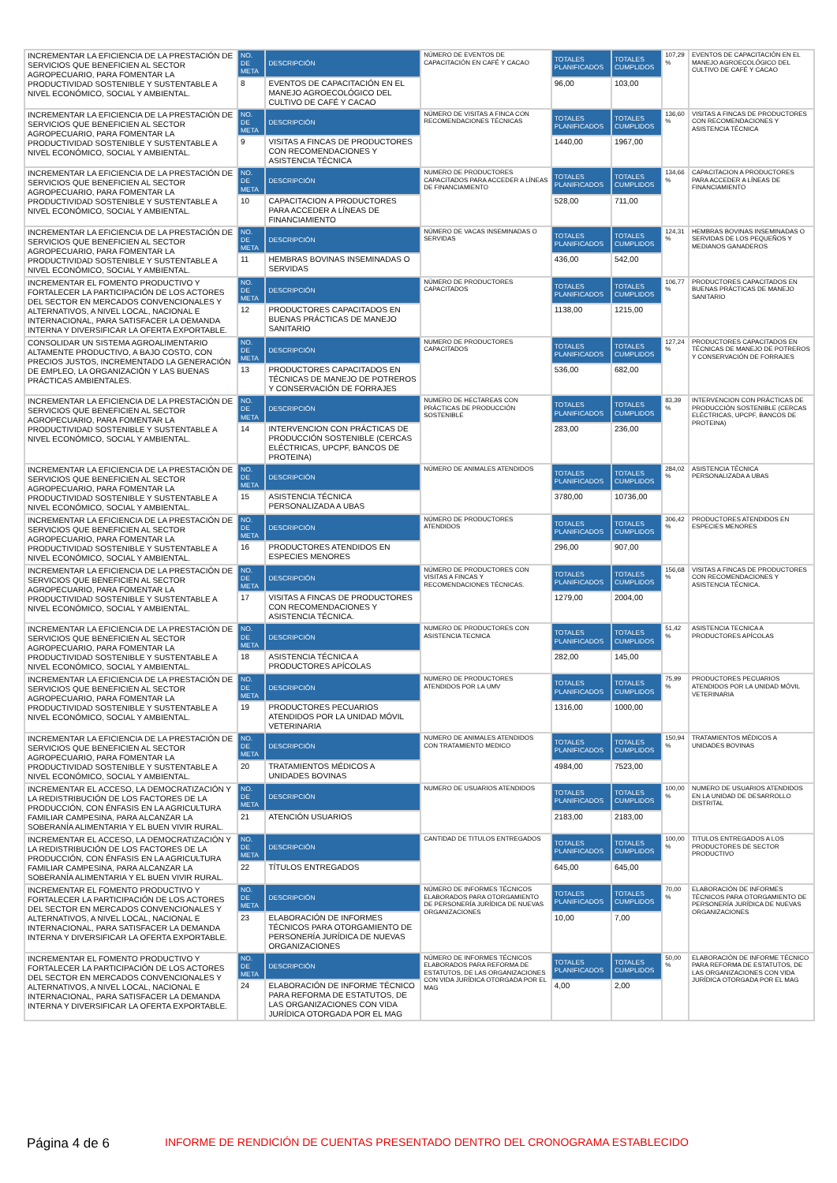| INCREMENTAR LA EFICIENCIA DE LA PRESTACIÓN DE SERVICIOS QUE BENEFICIEN AL SECTOR AGROPECUARIO, PARA FOMENTAR LA PRODUCTIVIDAD SOSTENIBLE Y SUSTENTABLE A NIVEL ECONÓMICO, SOCIAL Y AMBIENTAL. | NO. DE META | DESCRIPCIÓN | NÚMERO DE EVENTOS DE CAPACITACIÓN EN CAFÉ Y CACAO | TOTALES PLANIFICADOS | TOTALES CUMPLIDOS | 107,29 % | EVENTOS DE CAPACITACIÓN EN EL MANEJO AGROECOLÓGICO DEL CULTIVO DE CAFÉ Y CACAO |
| | 8 | EVENTOS DE CAPACITACIÓN EN EL MANEJO AGROECOLÓGICO DEL CULTIVO DE CAFÉ Y CACAO | | 96,00 | 103,00 | | |
| INCREMENTAR LA EFICIENCIA DE LA PRESTACIÓN DE SERVICIOS QUE BENEFICIEN AL SECTOR AGROPECUARIO, PARA FOMENTAR LA PRODUCTIVIDAD SOSTENIBLE Y SUSTENTABLE A NIVEL ECONÓMICO, SOCIAL Y AMBIENTAL. | NO. DE META | DESCRIPCIÓN | NÚMERO DE VISITAS A FINCA CON RECOMENDACIONES TÉCNICAS | TOTALES PLANIFICADOS | TOTALES CUMPLIDOS | 136,60 % | VISITAS A FINCAS DE PRODUCTORES CON RECOMENDACIONES Y ASISTENCIA TÉCNICA |
| | 9 | VISITAS A FINCAS DE PRODUCTORES CON RECOMENDACIONES Y ASISTENCIA TÉCNICA | | 1440,00 | 1967,00 | | |
| INCREMENTAR LA EFICIENCIA DE LA PRESTACIÓN DE SERVICIOS QUE BENEFICIEN AL SECTOR AGROPECUARIO, PARA FOMENTAR LA PRODUCTIVIDAD SOSTENIBLE Y SUSTENTABLE A NIVEL ECONÓMICO, SOCIAL Y AMBIENTAL. | NO. DE META | DESCRIPCIÓN | NUMERO DE PRODUCTORES CAPACITADOS PARA ACCEDER A LÍNEAS DE FINANCIAMIENTO | TOTALES PLANIFICADOS | TOTALES CUMPLIDOS | 134,66 % | CAPACITACION A PRODUCTORES PARA ACCEDER A LÍNEAS DE FINANCIAMIENTO |
| | 10 | CAPACITACION A PRODUCTORES PARA ACCEDER A LÍNEAS DE FINANCIAMIENTO | | 528,00 | 711,00 | | |
| INCREMENTAR LA EFICIENCIA DE LA PRESTACIÓN DE SERVICIOS QUE BENEFICIEN AL SECTOR AGROPECUARIO, PARA FOMENTAR LA PRODUCTIVIDAD SOSTENIBLE Y SUSTENTABLE A NIVEL ECONÓMICO, SOCIAL Y AMBIENTAL. | NO. DE META | DESCRIPCIÓN | NÚMERO DE VACAS INSEMINADAS O SERVIDAS | TOTALES PLANIFICADOS | TOTALES CUMPLIDOS | 124,31 % | HEMBRAS BOVINAS INSEMINADAS O SERVIDAS DE LOS PEQUEÑOS Y MEDIANOS GANADEROS |
| | 11 | HEMBRAS BOVINAS INSEMINADAS O SERVIDAS | | 436,00 | 542,00 | | |
| INCREMENTAR EL FOMENTO PRODUCTIVO Y FORTALECER LA PARTICIPACIÓN DE LOS ACTORES DEL SECTOR EN MERCADOS CONVENCIONALES Y ALTERNATIVOS, A NIVEL LOCAL, NACIONAL E INTERNACIONAL, PARA SATISFACER LA DEMANDA INTERNA Y DIVERSIFICAR LA OFERTA EXPORTABLE. | NO. DE META | DESCRIPCIÓN | NÚMERO DE PRODUCTORES CAPACITADOS | TOTALES PLANIFICADOS | TOTALES CUMPLIDOS | 106,77 % | PRODUCTORES CAPACITADOS EN BUENAS PRÁCTICAS DE MANEJO SANITARIO |
| | 12 | PRODUCTORES CAPACITADOS EN BUENAS PRÁCTICAS DE MANEJO SANITARIO | | 1138,00 | 1215,00 | | |
| CONSOLIDAR UN SISTEMA AGROALIMENTARIO ALTAMENTE PRODUCTIVO, A BAJO COSTO, CON PRECIOS JUSTOS, INCREMENTADO LA GENERACIÓN DE EMPLEO, LA ORGANIZACIÓN Y LAS BUENAS PRÁCTICAS AMBIENTALES. | NO. DE META | DESCRIPCIÓN | NUMERO DE PRODUCTORES CAPACITADOS | TOTALES PLANIFICADOS | TOTALES CUMPLIDOS | 127,24 % | PRODUCTORES CAPACITADOS EN TÉCNICAS DE MANEJO DE POTREROS Y CONSERVACIÓN DE FORRAJES |
| | 13 | PRODUCTORES CAPACITADOS EN TÉCNICAS DE MANEJO DE POTREROS Y CONSERVACIÓN DE FORRAJES | | 536,00 | 682,00 | | |
| INCREMENTAR LA EFICIENCIA DE LA PRESTACIÓN DE SERVICIOS QUE BENEFICIEN AL SECTOR AGROPECUARIO, PARA FOMENTAR LA PRODUCTIVIDAD SOSTENIBLE Y SUSTENTABLE A NIVEL ECONÓMICO, SOCIAL Y AMBIENTAL. | NO. DE META | DESCRIPCIÓN | NUMERO DE HECTAREAS CON PRÁCTICAS DE PRODUCCIÓN SOSTENIBLE | TOTALES PLANIFICADOS | TOTALES CUMPLIDOS | 83,39 % | INTERVENCION CON PRÁCTICAS DE PRODUCCIÓN SOSTENIBLE (CERCAS ELÉCTRICAS, UPCPF, BANCOS DE PROTEINA) |
| | 14 | INTERVENCION CON PRÁCTICAS DE PRODUCCIÓN SOSTENIBLE (CERCAS ELÉCTRICAS, UPCPF, BANCOS DE PROTEINA) | | 283,00 | 236,00 | | |
| INCREMENTAR LA EFICIENCIA DE LA PRESTACIÓN DE SERVICIOS QUE BENEFICIEN AL SECTOR AGROPECUARIO, PARA FOMENTAR LA PRODUCTIVIDAD SOSTENIBLE Y SUSTENTABLE A NIVEL ECONÓMICO, SOCIAL Y AMBIENTAL. | NO. DE META | DESCRIPCIÓN | NÚMERO DE ANIMALES ATENDIDOS | TOTALES PLANIFICADOS | TOTALES CUMPLIDOS | 284,02 % | ASISTENCIA TÉCNICA PERSONALIZADA A UBAS |
| | 15 | ASISTENCIA TÉCNICA PERSONALIZADA A UBAS | | 3780,00 | 10736,00 | | |
| INCREMENTAR LA EFICIENCIA DE LA PRESTACIÓN DE SERVICIOS QUE BENEFICIEN AL SECTOR AGROPECUARIO, PARA FOMENTAR LA PRODUCTIVIDAD SOSTENIBLE Y SUSTENTABLE A NIVEL ECONÓMICO, SOCIAL Y AMBIENTAL. | NO. DE META | DESCRIPCIÓN | NÚMERO DE PRODUCTORES ATENDIDOS | TOTALES PLANIFICADOS | TOTALES CUMPLIDOS | 306,42 % | PRODUCTORES ATENDIDOS EN ESPECIES MENORES |
| | 16 | PRODUCTORES ATENDIDOS EN ESPECIES MENORES | | 296,00 | 907,00 | | |
| INCREMENTAR LA EFICIENCIA DE LA PRESTACIÓN DE SERVICIOS QUE BENEFICIEN AL SECTOR AGROPECUARIO, PARA FOMENTAR LA PRODUCTIVIDAD SOSTENIBLE Y SUSTENTABLE A NIVEL ECONÓMICO, SOCIAL Y AMBIENTAL. | NO. DE META | DESCRIPCIÓN | NÚMERO DE PRODUCTORES CON VISITAS A FINCAS Y RECOMENDACIONES TÉCNICAS. | TOTALES PLANIFICADOS | TOTALES CUMPLIDOS | 156,68 % | VISITAS A FINCAS DE PRODUCTORES CON RECOMENDACIONES Y ASISTENCIA TÉCNICA. |
| | 17 | VISITAS A FINCAS DE PRODUCTORES CON RECOMENDACIONES Y ASISTENCIA TÉCNICA. | | 1279,00 | 2004,00 | | |
| INCREMENTAR LA EFICIENCIA DE LA PRESTACIÓN DE SERVICIOS QUE BENEFICIEN AL SECTOR AGROPECUARIO, PARA FOMENTAR LA PRODUCTIVIDAD SOSTENIBLE Y SUSTENTABLE A NIVEL ECONÓMICO, SOCIAL Y AMBIENTAL. | NO. DE META | DESCRIPCIÓN | NUMERO DE PRODUCTORES CON ASISTENCIA TECNICA | TOTALES PLANIFICADOS | TOTALES CUMPLIDOS | 51,42 % | ASISTENCIA TECNICA A PRODUCTORES APÍCOLAS |
| | 18 | ASISTENCIA TÉCNICA A PRODUCTORES APÍCOLAS | | 282,00 | 145,00 | | |
| INCREMENTAR LA EFICIENCIA DE LA PRESTACIÓN DE SERVICIOS QUE BENEFICIEN AL SECTOR AGROPECUARIO, PARA FOMENTAR LA PRODUCTIVIDAD SOSTENIBLE Y SUSTENTABLE A NIVEL ECONÓMICO, SOCIAL Y AMBIENTAL. | NO. DE META | DESCRIPCIÓN | NUMERO DE PRODUCTORES ATENDIDOS POR LA UMV | TOTALES PLANIFICADOS | TOTALES CUMPLIDOS | 75,99 % | PRODUCTORES PECUARIOS ATENDIDOS POR LA UNIDAD MÓVIL VETERINARIA |
| | 19 | PRODUCTORES PECUARIOS ATENDIDOS POR LA UNIDAD MÓVIL VETERINARIA | | 1316,00 | 1000,00 | | |
| INCREMENTAR LA EFICIENCIA DE LA PRESTACIÓN DE SERVICIOS QUE BENEFICIEN AL SECTOR AGROPECUARIO, PARA FOMENTAR LA PRODUCTIVIDAD SOSTENIBLE Y SUSTENTABLE A NIVEL ECONÓMICO, SOCIAL Y AMBIENTAL. | NO. DE META | DESCRIPCIÓN | NUMERO DE ANIMALES ATENDIDOS CON TRATAMIENTO MEDICO | TOTALES PLANIFICADOS | TOTALES CUMPLIDOS | 150,94 % | TRATAMIENTOS MÉDICOS A UNIDADES BOVINAS |
| | 20 | TRATAMIENTOS MÉDICOS A UNIDADES BOVINAS | | 4984,00 | 7523,00 | | |
| INCREMENTAR EL ACCESO, LA DEMOCRATIZACIÓN Y LA REDISTRIBUCIÓN DE LOS FACTORES DE LA PRODUCCIÓN, CON ÉNFASIS EN LA AGRICULTURA FAMILIAR CAMPESINA, PARA ALCANZAR LA SOBERANÍA ALIMENTARIA Y EL BUEN VIVIR RURAL. | NO. DE META | DESCRIPCIÓN | NUMERO DE USUARIOS ATENDIDOS | TOTALES PLANIFICADOS | TOTALES CUMPLIDOS | 100,00 % | NUMERO DE USUARIOS ATENDIDOS EN LA UNIDAD DE DESARROLLO DISTRITAL |
| | 21 | ATENCIÓN USUARIOS | | 2183,00 | 2183,00 | | |
| INCREMENTAR EL ACCESO, LA DEMOCRATIZACIÓN Y LA REDISTRIBUCIÓN DE LOS FACTORES DE LA PRODUCCIÓN, CON ÉNFASIS EN LA AGRICULTURA FAMILIAR CAMPESINA, PARA ALCANZAR LA SOBERANÍA ALIMENTARIA Y EL BUEN VIVIR RURAL. | NO. DE META | DESCRIPCIÓN | CANTIDAD DE TITULOS ENTREGADOS | TOTALES PLANIFICADOS | TOTALES CUMPLIDOS | 100,00 % | TITULOS ENTREGADOS A LOS PRODUCTORES DE SECTOR PRODUCTIVO |
| | 22 | TÍTULOS ENTREGADOS | | 645,00 | 645,00 | | |
| INCREMENTAR EL FOMENTO PRODUCTIVO Y FORTALECER LA PARTICIPACIÓN DE LOS ACTORES DEL SECTOR EN MERCADOS CONVENCIONALES Y ALTERNATIVOS, A NIVEL LOCAL, NACIONAL E INTERNACIONAL, PARA SATISFACER LA DEMANDA INTERNA Y DIVERSIFICAR LA OFERTA EXPORTABLE. | NO. DE META | DESCRIPCIÓN | NÚMERO DE INFORMES TÉCNICOS ELABORADOS PARA OTORGAMIENTO DE PERSONERÍA JURÍDICA DE NUEVAS ORGANIZACIONES | TOTALES PLANIFICADOS | TOTALES CUMPLIDOS | 70,00 % | ELABORACIÓN DE INFORMES TÉCNICOS PARA OTORGAMIENTO DE PERSONERÍA JURÍDICA DE NUEVAS ORGANIZACIONES |
| | 23 | ELABORACIÓN DE INFORMES TÉCNICOS PARA OTORGAMIENTO DE PERSONERÍA JURÍDICA DE NUEVAS ORGANIZACIONES | | 10,00 | 7,00 | | |
| INCREMENTAR EL FOMENTO PRODUCTIVO Y FORTALECER LA PARTICIPACIÓN DE LOS ACTORES DEL SECTOR EN MERCADOS CONVENCIONALES Y ALTERNATIVOS, A NIVEL LOCAL, NACIONAL E INTERNACIONAL, PARA SATISFACER LA DEMANDA INTERNA Y DIVERSIFICAR LA OFERTA EXPORTABLE. | NO. DE META | DESCRIPCIÓN | NÚMERO DE INFORMES TÉCNICOS ELABORADOS PARA REFORMA DE ESTATUTOS, DE LAS ORGANIZACIONES CON VIDA JURÍDICA OTORGADA POR EL MAG | TOTALES PLANIFICADOS | TOTALES CUMPLIDOS | 50,00 % | ELABORACIÓN DE INFORME TÉCNICO PARA REFORMA DE ESTATUTOS, DE LAS ORGANIZACIONES CON VIDA JURÍDICA OTORGADA POR EL MAG |
| | 24 | ELABORACIÓN DE INFORME TÉCNICO PARA REFORMA DE ESTATUTOS, DE LAS ORGANIZACIONES CON VIDA JURÍDICA OTORGADA POR EL MAG | | 4,00 | 2,00 | | |
Página 4 de 6
INFORME DE RENDICIÓN DE CUENTAS PRESENTADO DENTRO DEL CRONOGRAMA ESTABLECIDO